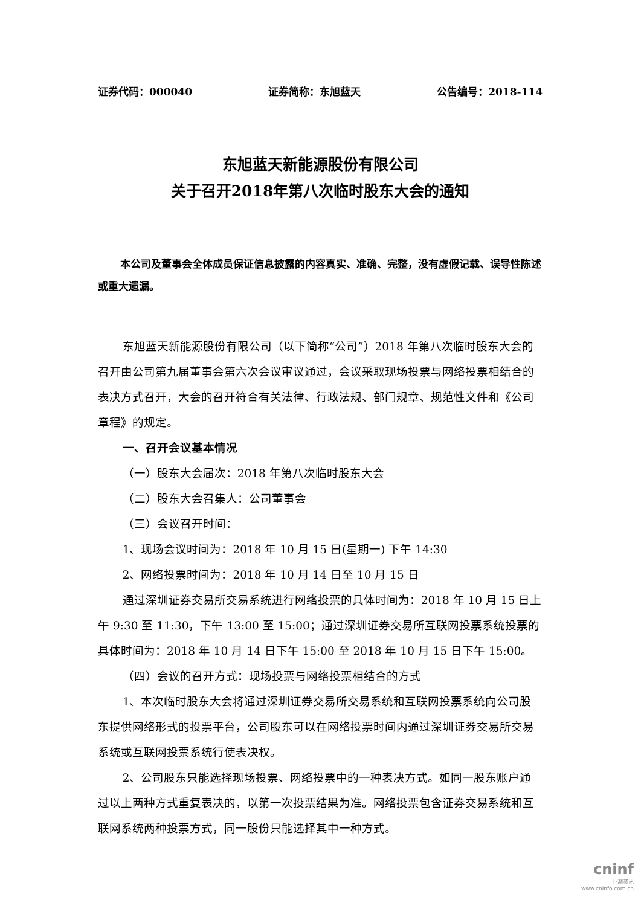证券代码：000040 证券简称：东旭蓝天 公告编号：2018-114
东旭蓝天新能源股份有限公司
关于召开2018年第八次临时股东大会的通知
本公司及董事会全体成员保证信息披露的内容真实、准确、完整，没有虚假记载、误导性陈述或重大遗漏。
东旭蓝天新能源股份有限公司（以下简称“公司”）2018 年第八次临时股东大会的召开由公司第九届董事会第六次会议审议通过，会议采取现场投票与网络投票相结合的表决方式召开，大会的召开符合有关法律、行政法规、部门规章、规范性文件和《公司章程》的规定。
一、召开会议基本情况
（一）股东大会届次：2018 年第八次临时股东大会
（二）股东大会召集人：公司董事会
（三）会议召开时间：
1、现场会议时间为：2018 年 10 月 15 日(星期一) 下午 14:30
2、网络投票时间为：2018 年 10 月 14 日至 10 月 15 日
通过深圳证券交易所交易系统进行网络投票的具体时间为：2018 年 10 月 15 日上午 9:30 至 11:30，下午 13:00 至 15:00；通过深圳证券交易所互联网投票系统投票的具体时间为：2018 年 10 月 14 日下午 15:00 至 2018 年 10 月 15 日下午 15:00。
（四）会议的召开方式：现场投票与网络投票相结合的方式
1、本次临时股东大会将通过深圳证券交易所交易系统和互联网投票系统向公司股东提供网络形式的投票平台，公司股东可以在网络投票时间内通过深圳证券交易所交易系统或互联网投票系统行使表决权。
2、公司股东只能选择现场投票、网络投票中的一种表决方式。如同一股东账户通过以上两种方式重复表决的，以第一次投票结果为准。网络投票包含证券交易系统和互联网系统两种投票方式，同一股份只能选择其中一种方式。
cninf
巨潮资讯
www.cninfo.com.cn